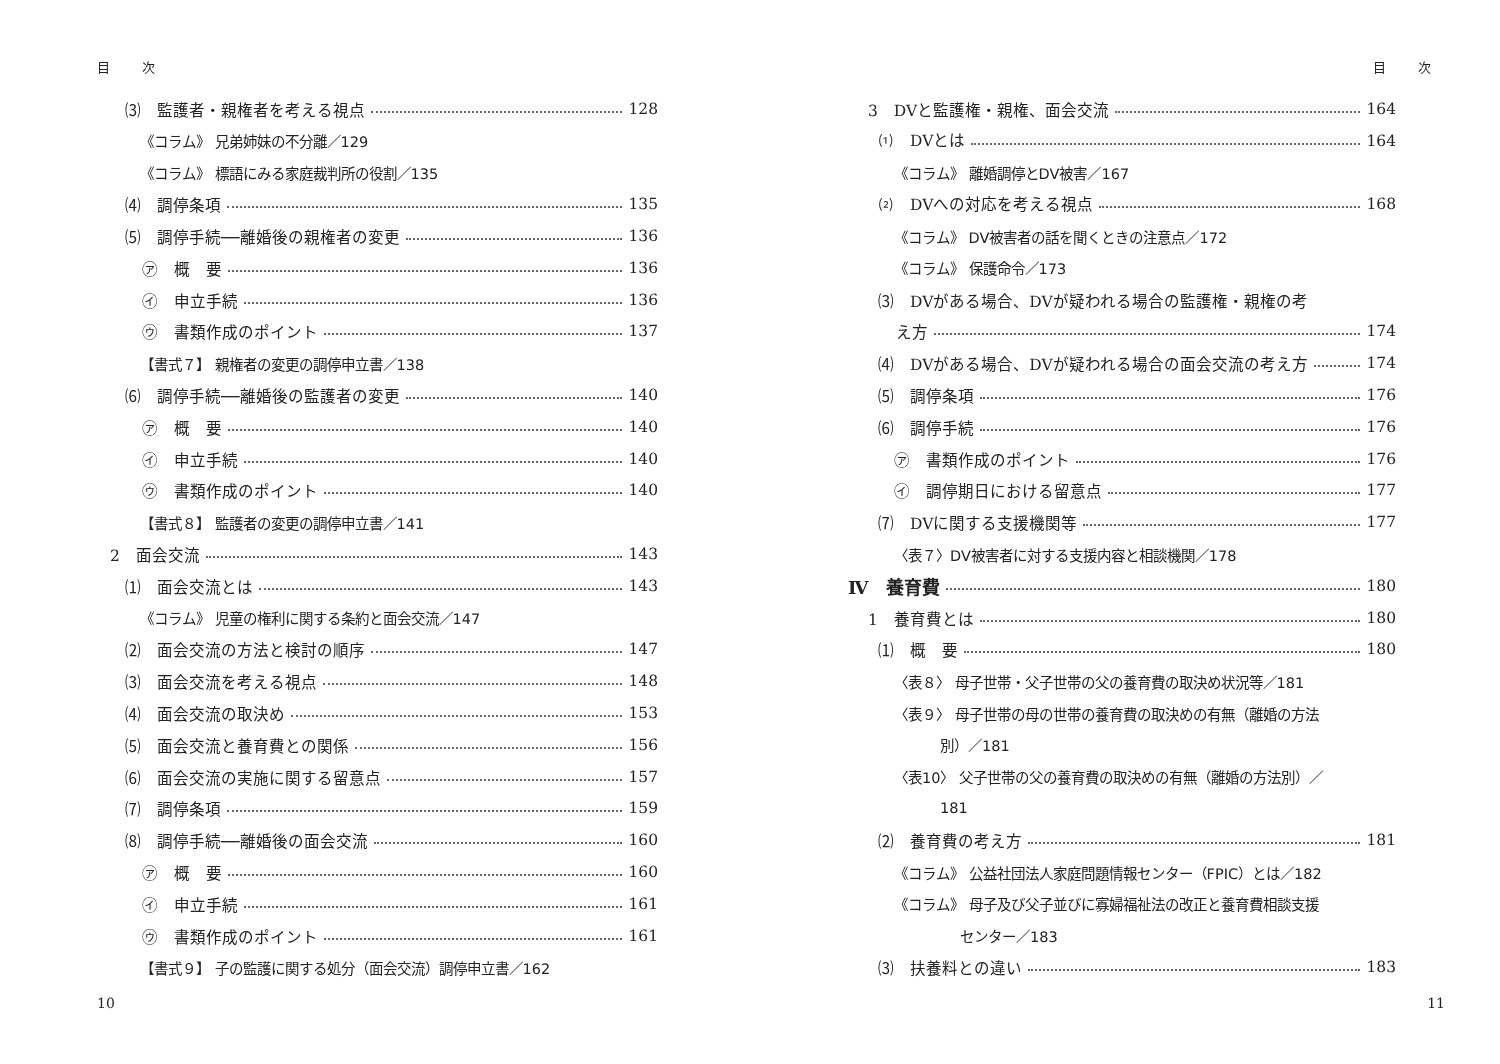目 次
⑶　監護者・親権者を考える視点 128
《コラム》 兄弟姉妹の不分離／129
《コラム》 標語にみる家庭裁判所の役割／135
⑷　調停条項 135
⑸　調停手続──離婚後の親権者の変更 136
㋐　概　要 136
㋑　申立手続 136
㋒　書類作成のポイント 137
【書式７】 親権者の変更の調停申立書／138
⑹　調停手続──離婚後の監護者の変更 140
㋐　概　要 140
㋑　申立手続 140
㋒　書類作成のポイント 140
【書式８】 監護者の変更の調停申立書／141
2　面会交流 143
⑴　面会交流とは 143
《コラム》 児童の権利に関する条約と面会交流／147
⑵　面会交流の方法と検討の順序 147
⑶　面会交流を考える視点 148
⑷　面会交流の取決め 153
⑸　面会交流と養育費との関係 156
⑹　面会交流の実施に関する留意点 157
⑺　調停条項 159
⑻　調停手続──離婚後の面会交流 160
㋐　概　要 160
㋑　申立手続 161
㋒　書類作成のポイント 161
【書式９】 子の監護に関する処分（面会交流）調停申立書／162
10
目 次
3　DVと監護権・親権、面会交流 164
⑴　DVとは 164
《コラム》 離婚調停とDV被害／167
⑵　DVへの対応を考える視点 168
《コラム》 DV被害者の話を聞くときの注意点／172
《コラム》 保護命令／173
⑶　DVがある場合、DVが疑われる場合の監護権・親権の考
え方 174
⑷　DVがある場合、DVが疑われる場合の面会交流の考え方 174
⑸　調停条項 176
⑹　調停手続 176
㋐　書類作成のポイント 176
㋑　調停期日における留意点 177
⑺　DVに関する支援機関等 177
〈表７〉DV被害者に対する支援内容と相談機関／178
Ⅳ　養育費 180
1　養育費とは 180
⑴　概　要 180
〈表８〉 母子世帯・父子世帯の父の養育費の取決め状況等／181
〈表９〉 母子世帯の母の世帯の養育費の取決めの有無（離婚の方法
別）／181
〈表10〉 父子世帯の父の養育費の取決めの有無（離婚の方法別）／
181
⑵　養育費の考え方 181
《コラム》 公益社団法人家庭問題情報センター（FPIC）とは／182
《コラム》 母子及び父子並びに寡婦福祉法の改正と養育費相談支援
センター／183
⑶　扶養料との違い 183
11